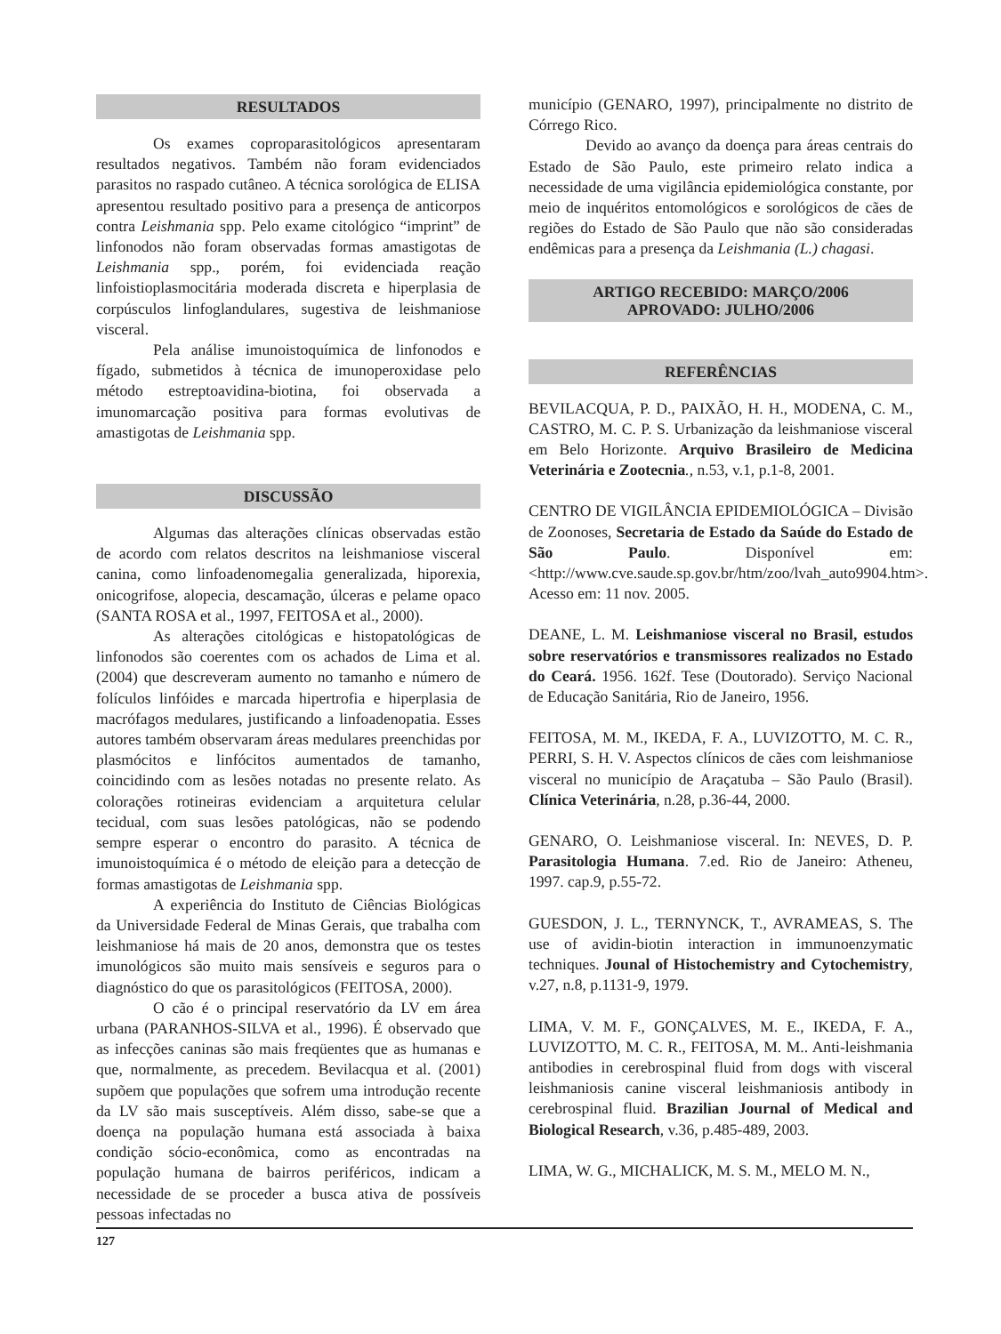RESULTADOS
Os exames coproparasitológicos apresentaram resultados negativos. Também não foram evidenciados parasitos no raspado cutâneo. A técnica sorológica de ELISA apresentou resultado positivo para a presença de anticorpos contra Leishmania spp. Pelo exame citológico “imprint” de linfonodos não foram observadas formas amastigotas de Leishmania spp., porém, foi evidenciada reação linfoistioplasmocitária moderada discreta e hiperplasia de corpúsculos linfoglandulares, sugestiva de leishmaniose visceral.
Pela análise imunoistoquímica de linfonodos e fígado, submetidos à técnica de imunoperoxidase pelo método estreptoavidina-biotina, foi observada a imunomarcação positiva para formas evolutivas de amastigotas de Leishmania spp.
DISCUSSÃO
Algumas das alterações clínicas observadas estão de acordo com relatos descritos na leishmaniose visceral canina, como linfoadenomegalia generalizada, hiporexia, onicogrifose, alopecia, descamação, úlceras e pelame opaco (SANTA ROSA et al., 1997, FEITOSA et al., 2000).
As alterações citológicas e histopatológicas de linfonodos são coerentes com os achados de Lima et al. (2004) que descreveram aumento no tamanho e número de folículos linfóides e marcada hipertrofia e hiperplasia de macrófagos medulares, justificando a linfoadenopatia. Esses autores também observaram áreas medulares preenchidas por plasmócitos e linfócitos aumentados de tamanho, coincidindo com as lesões notadas no presente relato. As colorações rotineiras evidenciam a arquitetura celular tecidual, com suas lesões patológicas, não se podendo sempre esperar o encontro do parasito. A técnica de imunoistoquímica é o método de eleição para a detecção de formas amastigotas de Leishmania spp.
A experiência do Instituto de Ciências Biológicas da Universidade Federal de Minas Gerais, que trabalha com leishmaniose há mais de 20 anos, demonstra que os testes imunológicos são muito mais sensíveis e seguros para o diagnóstico do que os parasitológicos (FEITOSA, 2000).
O cão é o principal reservatório da LV em área urbana (PARANHOS-SILVA et al., 1996). É observado que as infecções caninas são mais freqüentes que as humanas e que, normalmente, as precedem. Bevilacqua et al. (2001) supõem que populações que sofrem uma introdução recente da LV são mais susceptíveis. Além disso, sabe-se que a doença na população humana está associada à baixa condição sócio-econômica, como as encontradas na população humana de bairros periféricos, indicam a necessidade de se proceder a busca ativa de possíveis pessoas infectadas no
município (GENARO, 1997), principalmente no distrito de Córrego Rico.
Devido ao avanço da doença para áreas centrais do Estado de São Paulo, este primeiro relato indica a necessidade de uma vigilância epidemiológica constante, por meio de inquéritos entomológicos e sorológicos de cães de regiões do Estado de São Paulo que não são consideradas endêmicas para a presença da Leishmania (L.) chagasi.
ARTIGO RECEBIDO: MARÇO/2006
APROVADO: JULHO/2006
REFERÊNCIAS
BEVILACQUA, P. D., PAIXÃO, H. H., MODENA, C. M., CASTRO, M. C. P. S. Urbanização da leishmaniose visceral em Belo Horizonte. Arquivo Brasileiro de Medicina Veterinária e Zootecnia., n.53, v.1, p.1-8, 2001.
CENTRO DE VIGILÂNCIA EPIDEMIOLÓGICA – Divisão de Zoonoses, Secretaria de Estado da Saúde do Estado de São Paulo. Disponível em: <http://www.cve.saude.sp.gov.br/htm/zoo/lvah_auto9904.htm>. Acesso em: 11 nov. 2005.
DEANE, L. M. Leishmaniose visceral no Brasil, estudos sobre reservatórios e transmissores realizados no Estado do Ceará. 1956. 162f. Tese (Doutorado). Serviço Nacional de Educação Sanitária, Rio de Janeiro, 1956.
FEITOSA, M. M., IKEDA, F. A., LUVIZOTTO, M. C. R., PERRI, S. H. V. Aspectos clínicos de cães com leishmaniose visceral no município de Araçatuba – São Paulo (Brasil). Clínica Veterinária, n.28, p.36-44, 2000.
GENARO, O. Leishmaniose visceral. In: NEVES, D. P. Parasitologia Humana. 7.ed. Rio de Janeiro: Atheneu, 1997. cap.9, p.55-72.
GUESDON, J. L., TERNYNCK, T., AVRAMEAS, S. The use of avidin-biotin interaction in immunoenzymatic techniques. Jounal of Histochemistry and Cytochemistry, v.27, n.8, p.1131-9, 1979.
LIMA, V. M. F., GONÇALVES, M. E., IKEDA, F. A., LUVIZOTTO, M. C. R., FEITOSA, M. M.. Anti-leishmania antibodies in cerebrospinal fluid from dogs with visceral leishmaniosis canine visceral leishmaniosis antibody in cerebrospinal fluid. Brazilian Journal of Medical and Biological Research, v.36, p.485-489, 2003.
LIMA, W. G., MICHALICK, M. S. M., MELO M. N.,
127